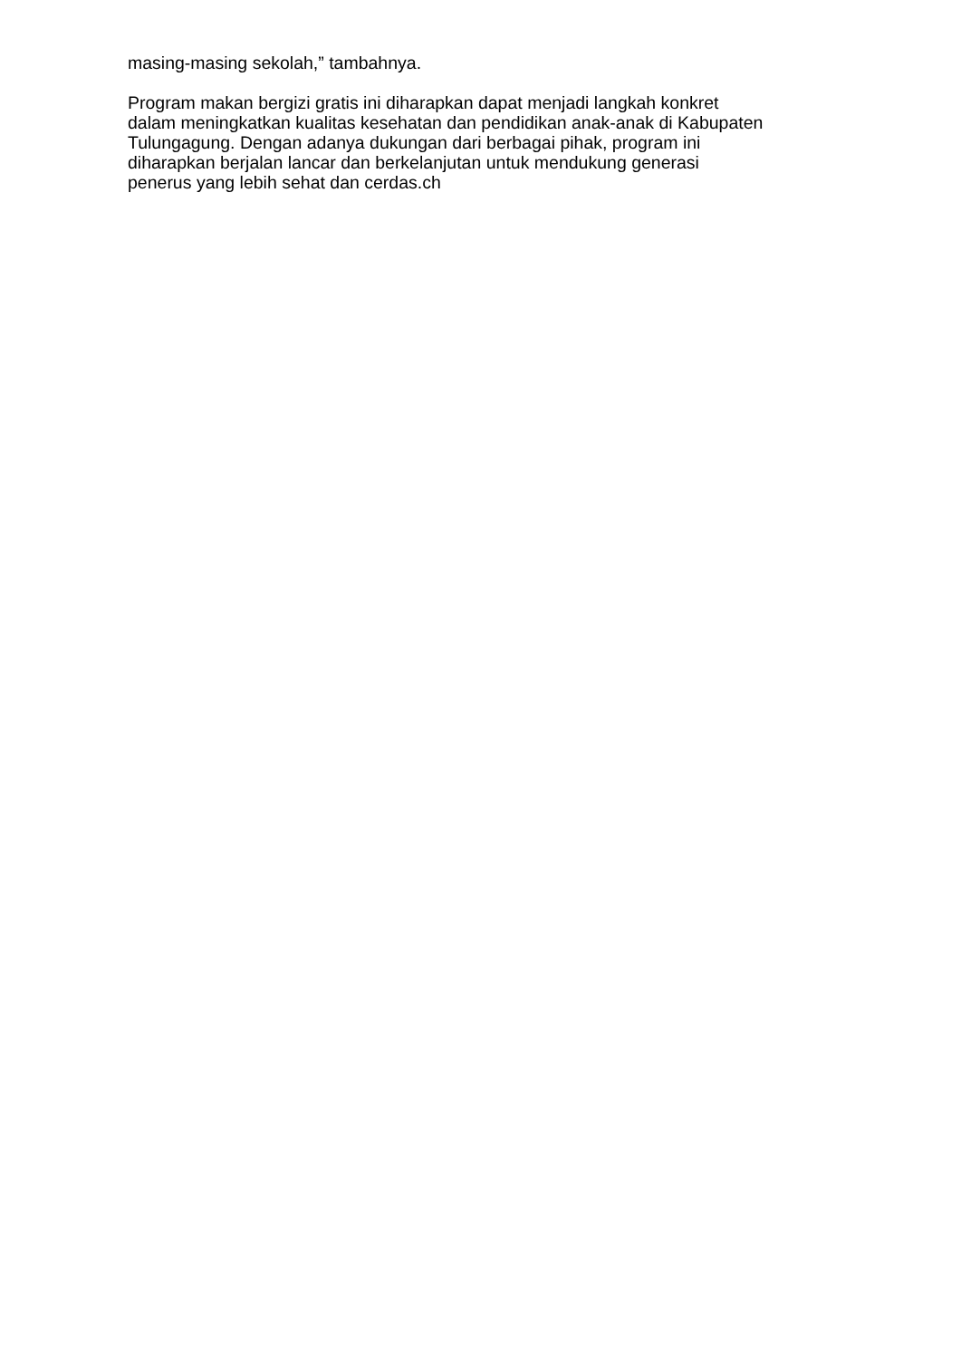masing-masing sekolah,” tambahnya.
Program makan bergizi gratis ini diharapkan dapat menjadi langkah konkret
dalam meningkatkan kualitas kesehatan dan pendidikan anak-anak di Kabupaten
Tulungagung. Dengan adanya dukungan dari berbagai pihak, program ini
diharapkan berjalan lancar dan berkelanjutan untuk mendukung generasi
penerus yang lebih sehat dan cerdas.ch